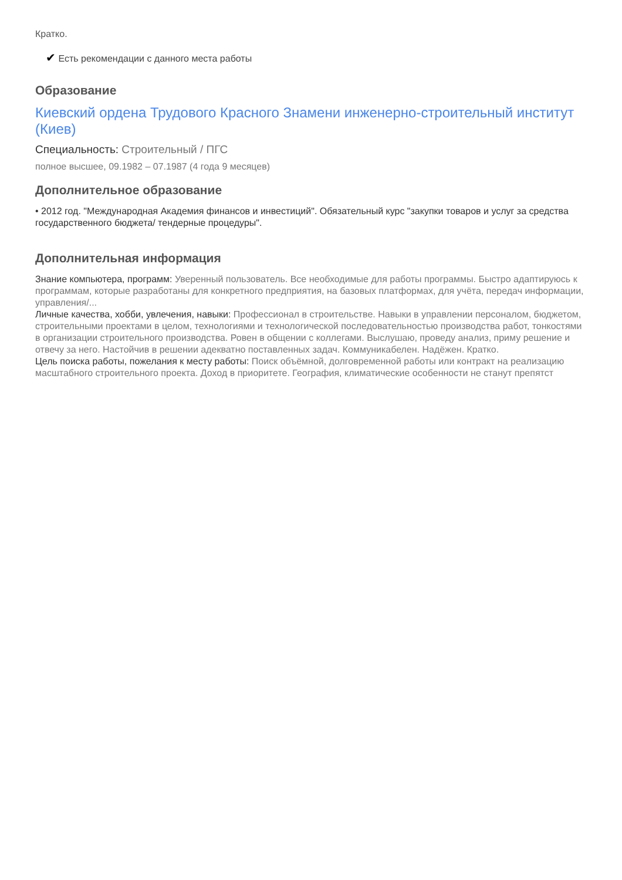Кратко.
✔ Есть рекомендации с данного места работы
Образование
Киевский ордена Трудового Красного Знамени инженерно-строительный институт (Киев)
Специальность: Строительный / ПГС
полное высшее, 09.1982 – 07.1987 (4 года 9 месяцев)
Дополнительное образование
• 2012 год. "Международная Академия финансов и инвестиций". Обязательный курс "закупки товаров и услуг за средства государственного бюджета/ тендерные процедуры".
Дополнительная информация
Знание компьютера, программ: Уверенный пользователь. Все необходимые для работы программы. Быстро адаптируюсь к программам, которые разработаны для конкретного предприятия, на базовых платформах, для учёта, передач информации, управления/...
Личные качества, хобби, увлечения, навыки: Профессионал в строительстве. Навыки в управлении персоналом, бюджетом, строительными проектами в целом, технологиями и технологической последовательностью производства работ, тонкостями в организации строительного производства. Ровен в общении с коллегами. Выслушаю, проведу анализ, приму решение и отвечу за него. Настойчив в решении адекватно поставленных задач. Коммуникабелен. Надёжен. Кратко.
Цель поиска работы, пожелания к месту работы: Поиск объёмной, долговременной работы или контракт на реализацию масштабного строительного проекта. Доход в приоритете. География, климатические особенности не станут препятст